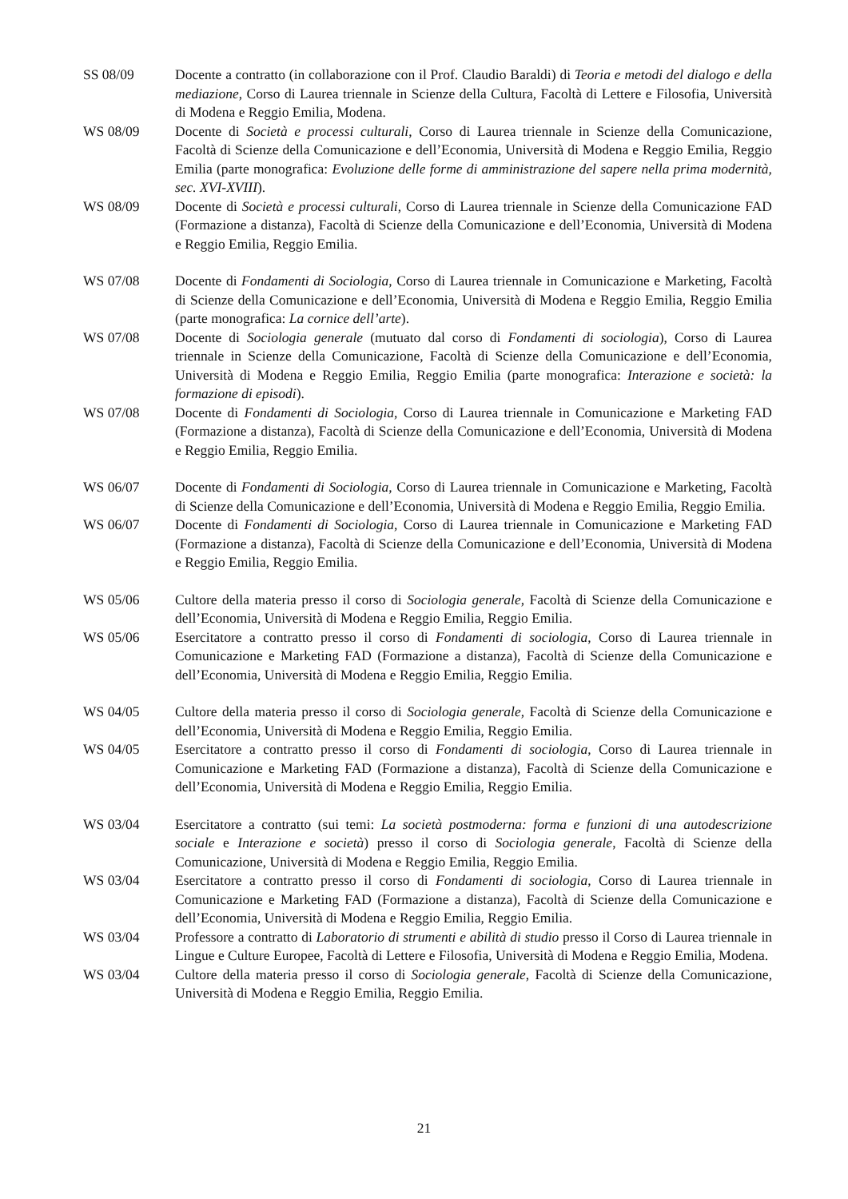SS 08/09 Docente a contratto (in collaborazione con il Prof. Claudio Baraldi) di Teoria e metodi del dialogo e della mediazione, Corso di Laurea triennale in Scienze della Cultura, Facoltà di Lettere e Filosofia, Università di Modena e Reggio Emilia, Modena.
WS 08/09 Docente di Società e processi culturali, Corso di Laurea triennale in Scienze della Comunicazione, Facoltà di Scienze della Comunicazione e dell’Economia, Università di Modena e Reggio Emilia, Reggio Emilia (parte monografica: Evoluzione delle forme di amministrazione del sapere nella prima modernità, sec. XVI-XVIII).
WS 08/09 Docente di Società e processi culturali, Corso di Laurea triennale in Scienze della Comunicazione FAD (Formazione a distanza), Facoltà di Scienze della Comunicazione e dell’Economia, Università di Modena e Reggio Emilia, Reggio Emilia.
WS 07/08 Docente di Fondamenti di Sociologia, Corso di Laurea triennale in Comunicazione e Marketing, Facoltà di Scienze della Comunicazione e dell’Economia, Università di Modena e Reggio Emilia, Reggio Emilia (parte monografica: La cornice dell’arte).
WS 07/08 Docente di Sociologia generale (mutuato dal corso di Fondamenti di sociologia), Corso di Laurea triennale in Scienze della Comunicazione, Facoltà di Scienze della Comunicazione e dell’Economia, Università di Modena e Reggio Emilia, Reggio Emilia (parte monografica: Interazione e società: la formazione di episodi).
WS 07/08 Docente di Fondamenti di Sociologia, Corso di Laurea triennale in Comunicazione e Marketing FAD (Formazione a distanza), Facoltà di Scienze della Comunicazione e dell’Economia, Università di Modena e Reggio Emilia, Reggio Emilia.
WS 06/07 Docente di Fondamenti di Sociologia, Corso di Laurea triennale in Comunicazione e Marketing, Facoltà di Scienze della Comunicazione e dell’Economia, Università di Modena e Reggio Emilia, Reggio Emilia.
WS 06/07 Docente di Fondamenti di Sociologia, Corso di Laurea triennale in Comunicazione e Marketing FAD (Formazione a distanza), Facoltà di Scienze della Comunicazione e dell’Economia, Università di Modena e Reggio Emilia, Reggio Emilia.
WS 05/06 Cultore della materia presso il corso di Sociologia generale, Facoltà di Scienze della Comunicazione e dell’Economia, Università di Modena e Reggio Emilia, Reggio Emilia.
WS 05/06 Esercitatore a contratto presso il corso di Fondamenti di sociologia, Corso di Laurea triennale in Comunicazione e Marketing FAD (Formazione a distanza), Facoltà di Scienze della Comunicazione e dell’Economia, Università di Modena e Reggio Emilia, Reggio Emilia.
WS 04/05 Cultore della materia presso il corso di Sociologia generale, Facoltà di Scienze della Comunicazione e dell’Economia, Università di Modena e Reggio Emilia, Reggio Emilia.
WS 04/05 Esercitatore a contratto presso il corso di Fondamenti di sociologia, Corso di Laurea triennale in Comunicazione e Marketing FAD (Formazione a distanza), Facoltà di Scienze della Comunicazione e dell’Economia, Università di Modena e Reggio Emilia, Reggio Emilia.
WS 03/04 Esercitatore a contratto (sui temi: La società postmoderna: forma e funzioni di una autodescrizione sociale e Interazione e società) presso il corso di Sociologia generale, Facoltà di Scienze della Comunicazione, Università di Modena e Reggio Emilia, Reggio Emilia.
WS 03/04 Esercitatore a contratto presso il corso di Fondamenti di sociologia, Corso di Laurea triennale in Comunicazione e Marketing FAD (Formazione a distanza), Facoltà di Scienze della Comunicazione e dell’Economia, Università di Modena e Reggio Emilia, Reggio Emilia.
WS 03/04 Professore a contratto di Laboratorio di strumenti e abilità di studio presso il Corso di Laurea triennale in Lingue e Culture Europee, Facoltà di Lettere e Filosofia, Università di Modena e Reggio Emilia, Modena.
WS 03/04 Cultore della materia presso il corso di Sociologia generale, Facoltà di Scienze della Comunicazione, Università di Modena e Reggio Emilia, Reggio Emilia.
21